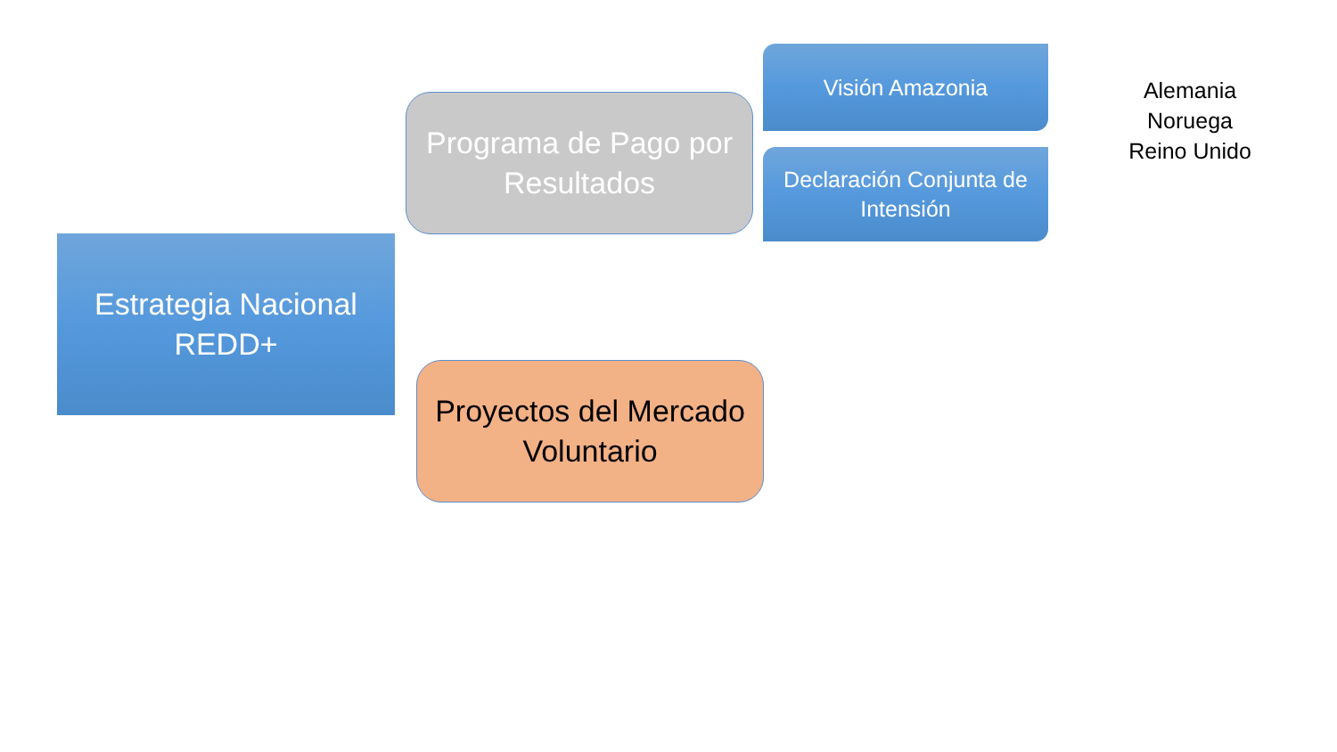Estrategia Nacional
REDD+
Programa de Pago por
Resultados
Visión Amazonia
Declaración Conjunta de
Intensión
Alemania
Noruega
Reino Unido
Proyectos del Mercado
Voluntario